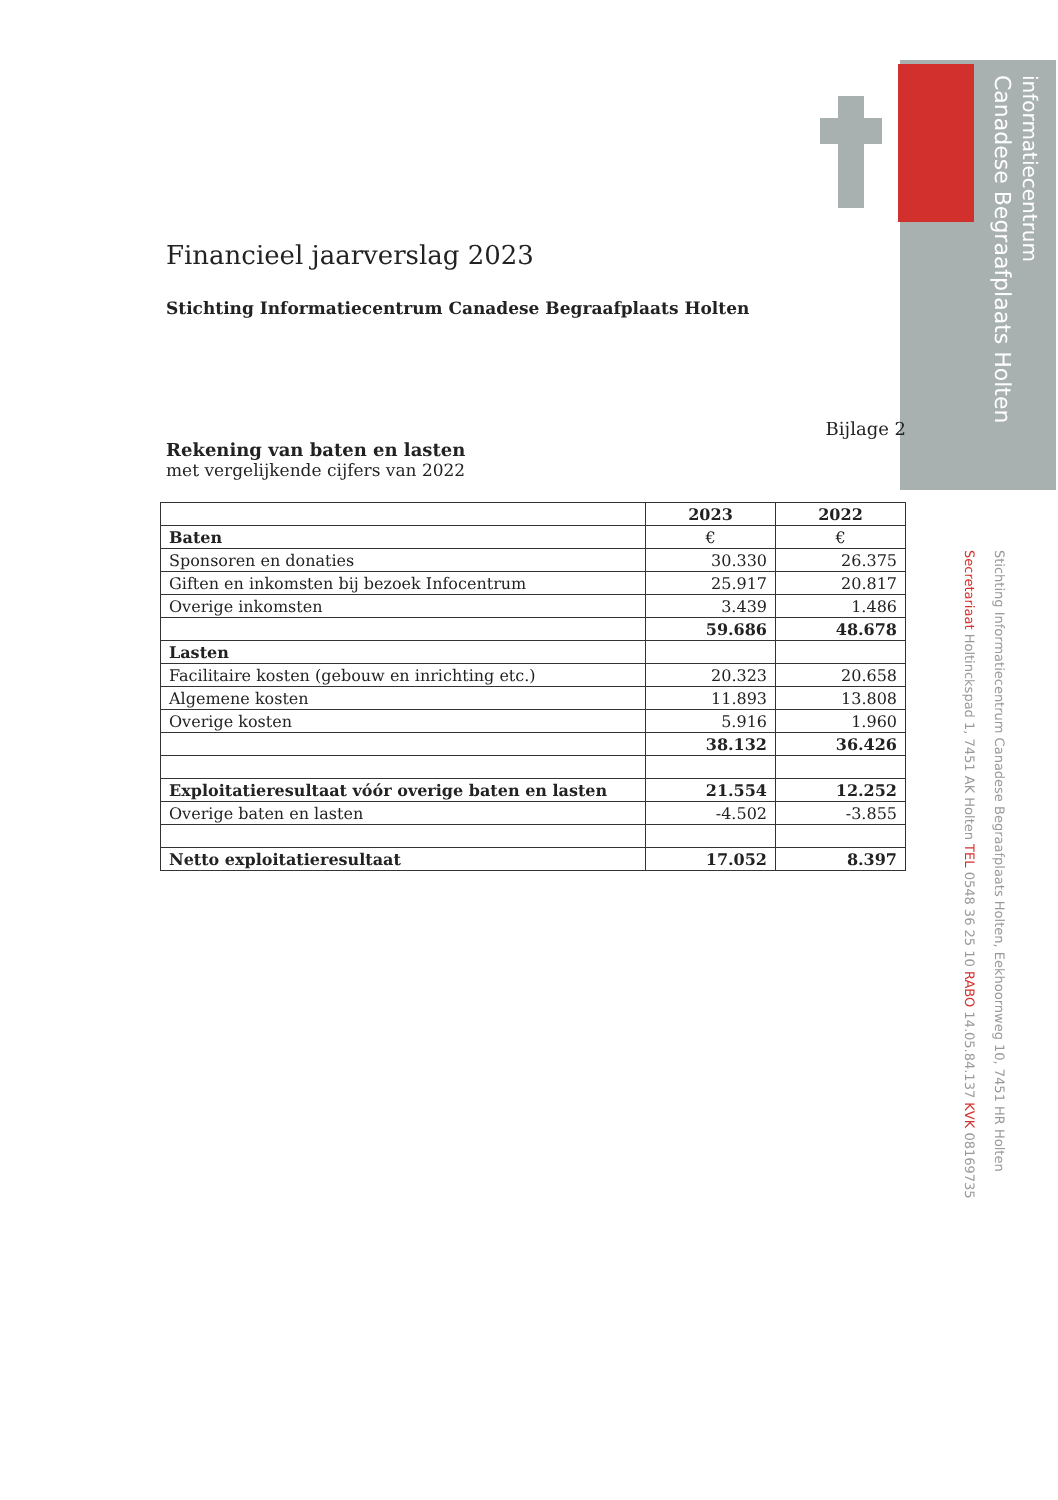informatiecentrum
Canadese Begraafplaats Holten
Financieel jaarverslag 2023
Stichting Informatiecentrum Canadese Begraafplaats Holten
Bijlage 2
Rekening van baten en lasten
met vergelijkende cijfers van 2022
| | 2023 | 2022 |
| --- | --- | --- |
| Baten | € | € |
| Sponsoren en donaties | 30.330 | 26.375 |
| Giften en inkomsten bij bezoek Infocentrum | 25.917 | 20.817 |
| Overige inkomsten | 3.439 | 1.486 |
| | 59.686 | 48.678 |
| Lasten | | |
| Facilitaire kosten (gebouw en inrichting etc.) | 20.323 | 20.658 |
| Algemene kosten | 11.893 | 13.808 |
| Overige kosten | 5.916 | 1.960 |
| | 38.132 | 36.426 |
| Exploitatieresultaat vóór overige baten en lasten | 21.554 | 12.252 |
| Overige baten en lasten | -4.502 | -3.855 |
| Netto exploitatieresultaat | 17.052 | 8.397 |
Stichting Informatiecentrum Canadese Begraafplaats Holten, Eekhoornweg 10, 7451 HR Holten
Secretariaat Holtinckspad 1, 7451 AK Holten TEL 0548 36 25 10 RABO 14.05.84.137 KVK 08169735